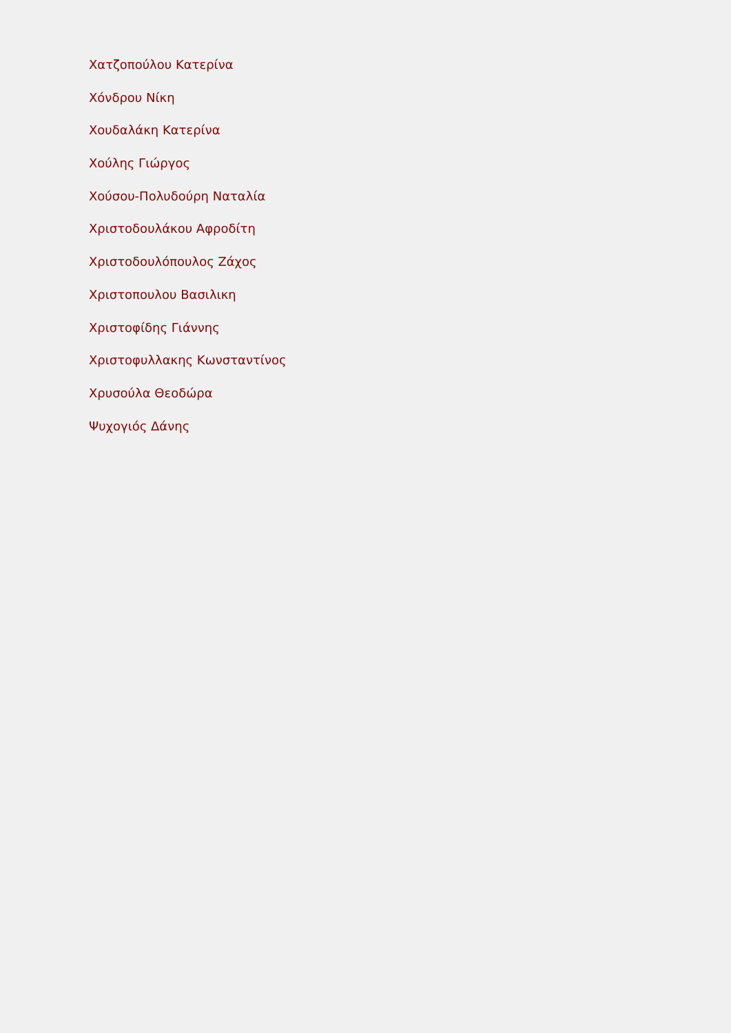Χατζοπούλου Κατερίνα
Χόνδρου Νίκη
Χουδαλάκη Κατερίνα
Χούλης Γιώργος
Χούσου-Πολυδούρη Ναταλία
Χριστοδουλάκου Αφροδίτη
Χριστοδουλόπουλος Ζάχος
Χριστοπουλου Βασιλικη
Χριστοφίδης Γιάννης
Χριστοφυλλακης Κωνσταντίνος
Χρυσούλα Θεοδώρα
Ψυχογιός Δάνης